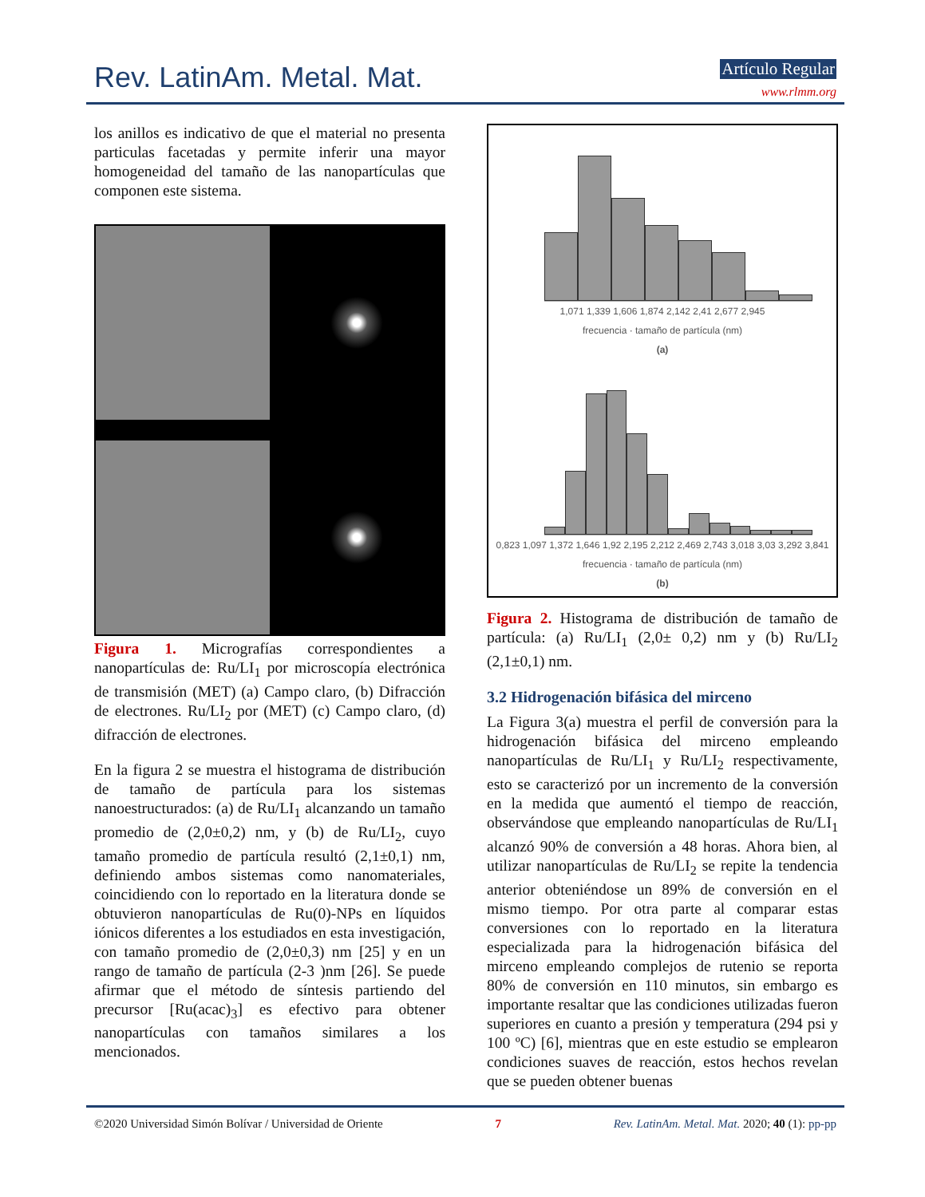Rev. LatinAm. Metal. Mat. Artículo Regular
www.rlmm.org
los anillos es indicativo de que el material no presenta particulas facetadas y permite inferir una mayor homogeneidad del tamaño de las nanopartículas que componen este sistema.
Figura 1. Micrografías correspondientes a nanopartículas de: Ru/LI<sub>1</sub> por microscopía electrónica de transmisión (MET) (a) Campo claro, (b) Difracción de electrones. Ru/LI<sub>2</sub> por (MET) (c) Campo claro, (d) difracción de electrones.
En la figura 2 se muestra el histograma de distribución de tamaño de partícula para los sistemas nanoestructurados: (a) de Ru/LI<sub>1</sub> alcanzando un tamaño promedio de (2,0±0,2) nm, y (b) de Ru/LI<sub>2</sub>, cuyo tamaño promedio de partícula resultó (2,1±0,1) nm, definiendo ambos sistemas como nanomateriales, coincidiendo con lo reportado en la literatura donde se obtuvieron nanopartículas de Ru(0)-NPs en líquidos iónicos diferentes a los estudiados en esta investigación, con tamaño promedio de (2,0±0,3) nm [25] y en un rango de tamaño de partícula (2-3 )nm [26]. Se puede afirmar que el método de síntesis partiendo del precursor [Ru(acac)<sub>3</sub>] es efectivo para obtener nanopartículas con tamaños similares a los mencionados.
1,071 1,339 1,606 1,874 2,142 2,41 2,677 2,945
frecuencia · tamaño de partícula (nm)
(a)
0,823 1,097 1,372 1,646 1,92 2,195 2,212 2,469 2,743 3,018 3,03 3,292 3,841
frecuencia · tamaño de partícula (nm)
(b)
Figura 2. Histograma de distribución de tamaño de partícula: (a) Ru/LI<sub>1</sub> (2,0± 0,2) nm y (b) Ru/LI<sub>2</sub> (2,1±0,1) nm.
3.2 Hidrogenación bifásica del mirceno
La Figura 3(a) muestra el perfil de conversión para la hidrogenación bifásica del mirceno empleando nanopartículas de Ru/LI<sub>1</sub> y Ru/LI<sub>2</sub> respectivamente, esto se caracterizó por un incremento de la conversión en la medida que aumentó el tiempo de reacción, observándose que empleando nanopartículas de Ru/LI<sub>1</sub> alcanzó 90% de conversión a 48 horas. Ahora bien, al utilizar nanopartículas de Ru/LI<sub>2</sub> se repite la tendencia anterior obteniéndose un 89% de conversión en el mismo tiempo. Por otra parte al comparar estas conversiones con lo reportado en la literatura especializada para la hidrogenación bifásica del mirceno empleando complejos de rutenio se reporta 80% de conversión en 110 minutos, sin embargo es importante resaltar que las condiciones utilizadas fueron superiores en cuanto a presión y temperatura (294 psi y 100 ºC) [6], mientras que en este estudio se emplearon condiciones suaves de reacción, estos hechos revelan que se pueden obtener buenas
©2020 Universidad Simón Bolívar / Universidad de Oriente 7 Rev. LatinAm. Metal. Mat. 2020; 40 (1): pp-pp